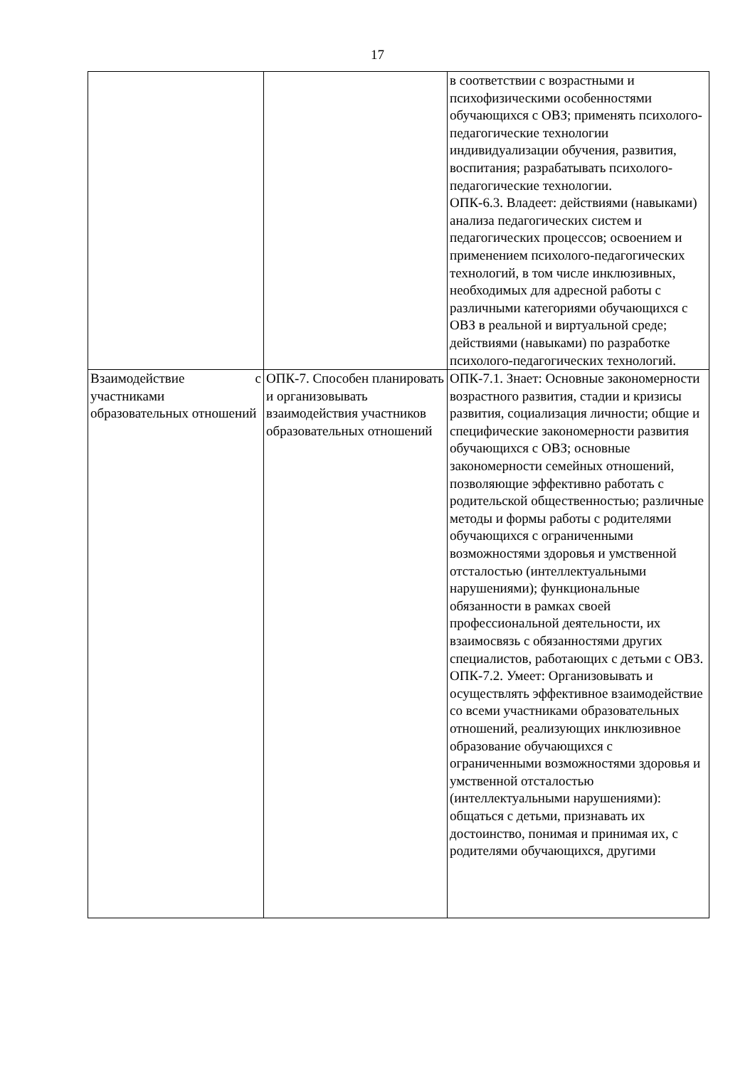17
| | | в соответствии с возрастными и психофизическими особенностями обучающихся с ОВЗ; применять психолого-педагогические технологии индивидуализации обучения, развития, воспитания; разрабатывать психолого-педагогические технологии. ОПК-6.3. Владеет: действиями (навыками) анализа педагогических систем и педагогических процессов; освоением и применением психолого-педагогических технологий, в том числе инклюзивных, необходимых для адресной работы с различными категориями обучающихся с ОВЗ в реальной и виртуальной среде; действиями (навыками) по разработке психолого-педагогических технологий. |
| Взаимодействие с участниками образовательных отношений | ОПК-7. Способен планировать и организовывать взаимодействия участников образовательных отношений | ОПК-7.1. Знает: Основные закономерности возрастного развития, стадии и кризисы развития, социализация личности; общие и специфические закономерности развития обучающихся с ОВЗ; основные закономерности семейных отношений, позволяющие эффективно работать с родительской общественностью; различные методы и формы работы с родителями обучающихся с ограниченными возможностями здоровья и умственной отсталостью (интеллектуальными нарушениями); функциональные обязанности в рамках своей профессиональной деятельности, их взаимосвязь с обязанностями других специалистов, работающих с детьми с ОВЗ. ОПК-7.2. Умеет: Организовывать и осуществлять эффективное взаимодействие со всеми участниками образовательных отношений, реализующих инклюзивное образование обучающихся с ограниченными возможностями здоровья и умственной отсталостью (интеллектуальными нарушениями): общаться с детьми, признавать их достоинство, понимая и принимая их, с родителями обучающихся, другими |